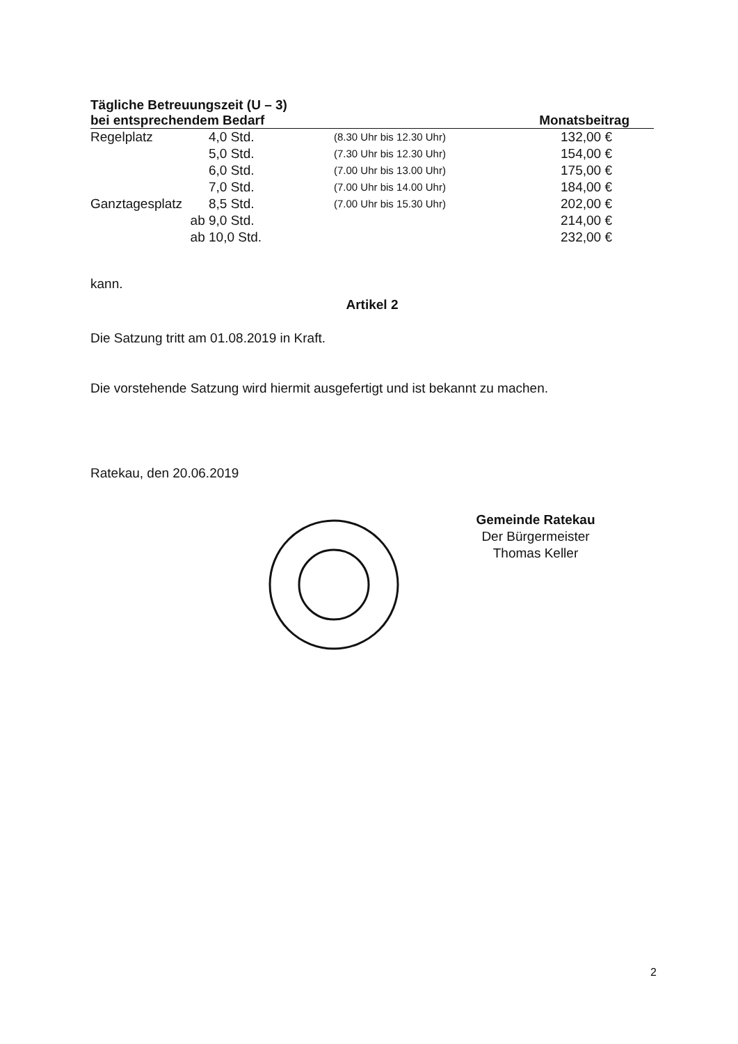| Tägliche Betreuungszeit (U – 3) | | | |
| --- | --- | --- | --- |
| bei entsprechendem Bedarf | | | Monatsbeitrag |
| Regelplatz | 4,0 Std. | (8.30 Uhr bis 12.30 Uhr) | 132,00 € |
| | 5,0 Std. | (7.30 Uhr bis 12.30 Uhr) | 154,00 € |
| | 6,0 Std. | (7.00 Uhr bis 13.00 Uhr) | 175,00 € |
| | 7,0 Std. | (7.00 Uhr bis 14.00 Uhr) | 184,00 € |
| Ganztagesplatz | 8,5 Std. | (7.00 Uhr bis 15.30 Uhr) | 202,00 € |
| ab | 9,0 Std. | | 214,00 € |
| ab | 10,0 Std. | | 232,00 € |
kann.
Artikel 2
Die Satzung tritt am 01.08.2019 in Kraft.
Die vorstehende Satzung wird hiermit ausgefertigt und ist bekannt zu machen.
Ratekau, den 20.06.2019
Gemeinde Ratekau
Der Bürgermeister
Thomas Keller
2